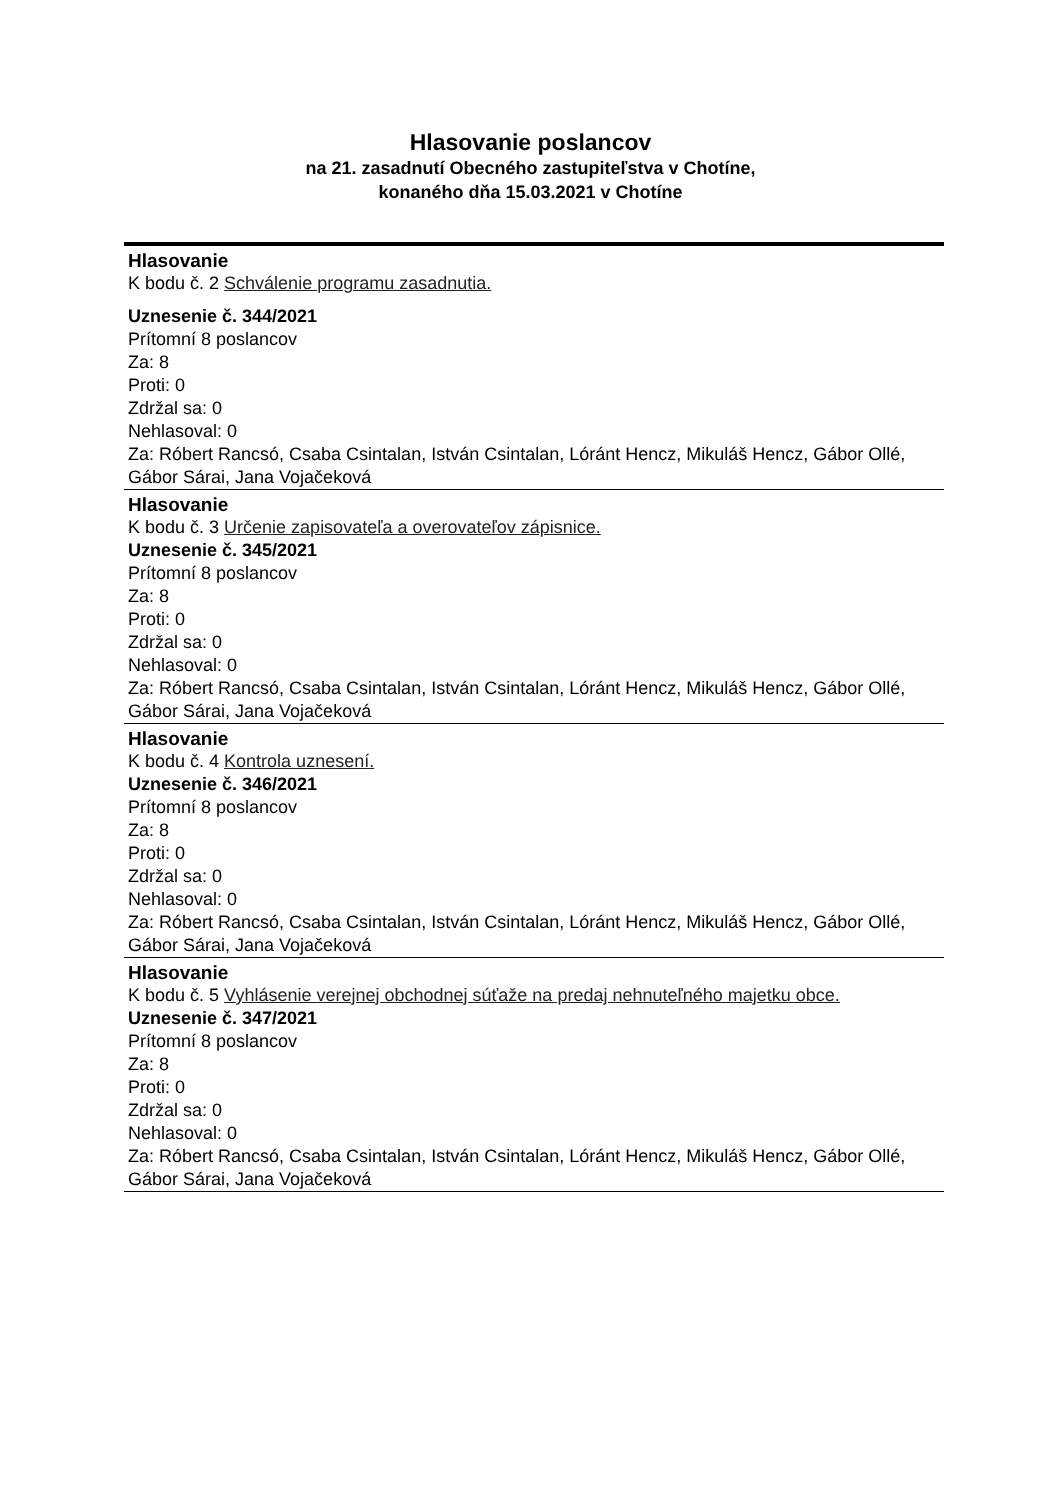Hlasovanie poslancov
na 21. zasadnutí Obecného zastupiteľstva v Chotíne,
konaného dňa 15.03.2021 v Chotíne
Hlasovanie
K bodu č. 2 Schválenie programu zasadnutia.
Uznesenie č. 344/2021
Prítomní 8 poslancov
Za: 8
Proti: 0
Zdržal sa: 0
Nehlasoval: 0
Za: Róbert Rancsó, Csaba Csintalan, István Csintalan, Lóránt Hencz, Mikuláš Hencz, Gábor Ollé, Gábor Sárai, Jana Vojačeková
Hlasovanie
K bodu č. 3 Určenie zapisovateľa a overovateľov zápisnice.
Uznesenie č. 345/2021
Prítomní 8 poslancov
Za: 8
Proti: 0
Zdržal sa: 0
Nehlasoval: 0
Za: Róbert Rancsó, Csaba Csintalan, István Csintalan, Lóránt Hencz, Mikuláš Hencz, Gábor Ollé, Gábor Sárai, Jana Vojačeková
Hlasovanie
K bodu č. 4 Kontrola uznesení.
Uznesenie č. 346/2021
Prítomní 8 poslancov
Za: 8
Proti: 0
Zdržal sa: 0
Nehlasoval: 0
Za: Róbert Rancsó, Csaba Csintalan, István Csintalan, Lóránt Hencz, Mikuláš Hencz, Gábor Ollé, Gábor Sárai, Jana Vojačeková
Hlasovanie
K bodu č. 5 Vyhlásenie verejnej obchodnej súťaže na predaj nehnuteľného majetku obce.
Uznesenie č. 347/2021
Prítomní 8 poslancov
Za: 8
Proti: 0
Zdržal sa: 0
Nehlasoval: 0
Za: Róbert Rancsó, Csaba Csintalan, István Csintalan, Lóránt Hencz, Mikuláš Hencz, Gábor Ollé, Gábor Sárai, Jana Vojačeková